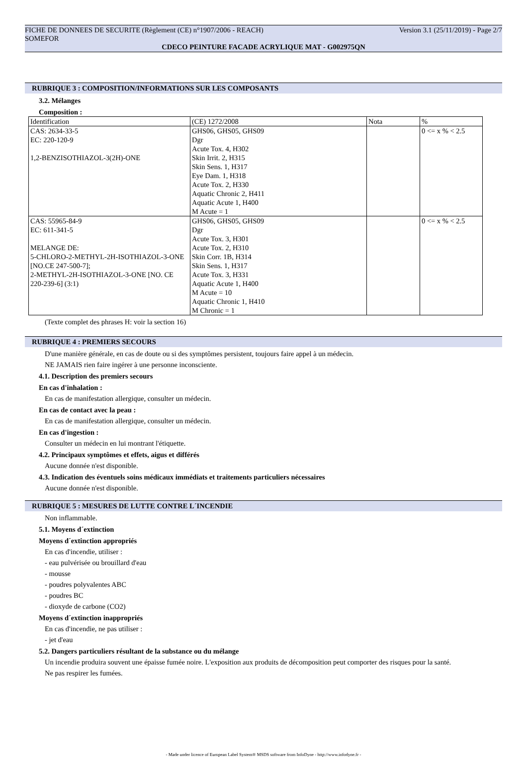FICHE DE DONNEES DE SECURITE (Règlement (CE) n°1907/2006 - REACH) Version 3.1 (25/11/2019) - Page 2/7
SOMEFOR
CDECO PEINTURE FACADE ACRYLIQUE MAT - G002975QN
RUBRIQUE 3 : COMPOSITION/INFORMATIONS SUR LES COMPOSANTS
3.2. Mélanges
Composition :
| Identification | (CE) 1272/2008 | Nota | % |
| CAS: 2634-33-5 EC: 220-120-9 1,2-BENZISOTHIAZOL-3(2H)-ONE | GHS06, GHS05, GHS09 Dgr Acute Tox. 4, H302 Skin Irrit. 2, H315 Skin Sens. 1, H317 Eye Dam. 1, H318 Acute Tox. 2, H330 Aquatic Chronic 2, H411 Aquatic Acute 1, H400 M Acute = 1 | | 0 <= x % < 2.5 |
| CAS: 55965-84-9 EC: 611-341-5 MELANGE DE: 5-CHLORO-2-METHYL-2H-ISOTHIAZOL-3-ONE [NO.CE 247-500-7]; 2-METHYL-2H-ISOTHIAZOL-3-ONE [NO. CE 220-239-6] (3:1) | GHS06, GHS05, GHS09 Dgr Acute Tox. 3, H301 Acute Tox. 2, H310 Skin Corr. 1B, H314 Skin Sens. 1, H317 Acute Tox. 3, H331 Aquatic Acute 1, H400 M Acute = 10 Aquatic Chronic 1, H410 M Chronic = 1 | | 0 <= x % < 2.5 |
(Texte complet des phrases H: voir la section 16)
RUBRIQUE 4 : PREMIERS SECOURS
D'une manière générale, en cas de doute ou si des symptômes persistent, toujours faire appel à un médecin.
NE JAMAIS rien faire ingérer à une personne inconsciente.
4.1. Description des premiers secours
En cas d'inhalation :
En cas de manifestation allergique, consulter un médecin.
En cas de contact avec la peau :
En cas de manifestation allergique, consulter un médecin.
En cas d'ingestion :
Consulter un médecin en lui montrant l'étiquette.
4.2. Principaux symptômes et effets, aigus et différés
Aucune donnée n'est disponible.
4.3. Indication des éventuels soins médicaux immédiats et traitements particuliers nécessaires
Aucune donnée n'est disponible.
RUBRIQUE 5 : MESURES DE LUTTE CONTRE L´INCENDIE
Non inflammable.
5.1. Moyens d´extinction
Moyens d´extinction appropriés
En cas d'incendie, utiliser :
- eau pulvérisée ou brouillard d'eau
- mousse
- poudres polyvalentes ABC
- poudres BC
- dioxyde de carbone (CO2)
Moyens d´extinction inappropriés
En cas d'incendie, ne pas utiliser :
- jet d'eau
5.2. Dangers particuliers résultant de la substance ou du mélange
Un incendie produira souvent une épaisse fumée noire. L'exposition aux produits de décomposition peut comporter des risques pour la santé.
Ne pas respirer les fumées.
- Made under licence of European Label System® MSDS software from InfoDyne - http://www.infodyne.fr -